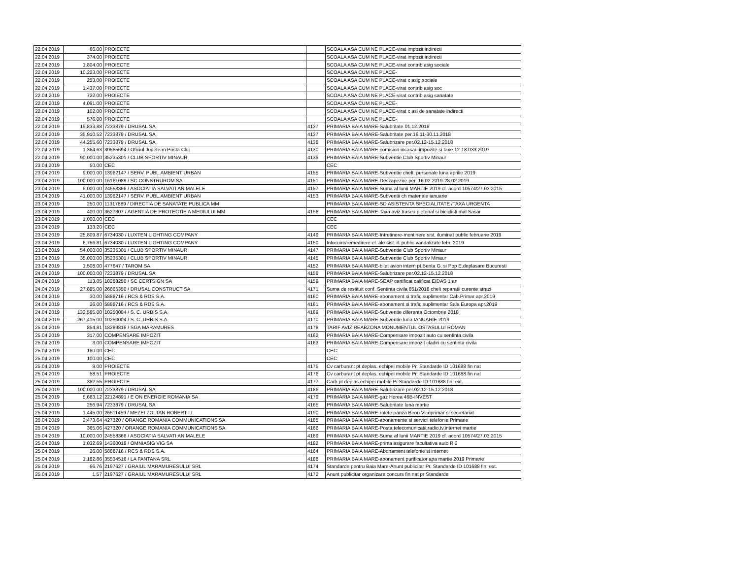| 22.04.2019 | 66.00 | PROIECTE | | SCOALA ASA CUM NE PLACE-virat impozit indirecti |
| 22.04.2019 | 374.00 | PROIECTE | | SCOALA ASA CUM NE PLACE-virat impozit indirecti |
| 22.04.2019 | 1,804.00 | PROIECTE | | SCOALA ASA CUM NE PLACE-virat contrib asig sociale |
| 22.04.2019 | 10,223.00 | PROIECTE | | SCOALA ASA CUM NE PLACE- |
| 22.04.2019 | 253.00 | PROIECTE | | SCOALA ASA CUM NE PLACE-virat c asig sociale |
| 22.04.2019 | 1,437.00 | PROIECTE | | SCOALA ASA CUM NE PLACE-virat contrib asig soc |
| 22.04.2019 | 722.00 | PROIECTE | | SCOALA ASA CUM NE PLACE-virat contrib asig sanatate |
| 22.04.2019 | 4,091.00 | PROIECTE | | SCOALA ASA CUM NE PLACE- |
| 22.04.2019 | 102.00 | PROIECTE | | SCOALA ASA CUM NE PLACE-virat c asi de sanatate indirecti |
| 22.04.2019 | 576.00 | PROIECTE | | SCOALA ASA CUM NE PLACE- |
| 22.04.2019 | 19,833.88 | 7233879 / DRUSAL SA | 4137 | PRIMARIA BAIA MARE-Salubritate 01.12.2018 |
| 22.04.2019 | 35,910.52 | 7233879 / DRUSAL SA | 4137 | PRIMARIA BAIA MARE-Salubritate per.16.11-30.11.2018 |
| 22.04.2019 | 44,255.60 | 7233879 / DRUSAL SA | 4138 | PRIMARIA BAIA MARE-Salubrizare per.02.12-15.12.2018 |
| 22.04.2019 | 1,364.63 | 30565694 / Oficiul Judetean Posta Cluj | 4130 | PRIMARIA BAIA MARE-comision incasari impozite si taxe 12-18.033.2019 |
| 22.04.2019 | 90,000.00 | 35235301 / CLUB SPORTIV MINAUR | 4139 | PRIMARIA BAIA MARE-Subventie Club Sportiv Minaur |
| 23.04.2019 | 50.00 | CEC | | CEC |
| 23.04.2019 | 9,000.00 | 13962147 / SERV. PUBL.AMBIENT URBAN | 4155 | PRIMARIA BAIA MARE-Subventie chelt. personale luna aprilie 2019 |
| 23.04.2019 | 100,000.00 | 16161089 / SC CONSTRUROM SA | 4151 | PRIMARIA BAIA MARE-Deszapezire per. 16.02.2019-28.02.2019 |
| 23.04.2019 | 5,000.00 | 24558366 / ASOCIATIA SALVATI ANIMALELE | 4157 | PRIMARIA BAIA MARE-Suma af lunii MARTIE 2019 cf. acord 10574/27.03.2015 |
| 23.04.2019 | 41,000.00 | 13962147 / SERV. PUBL.AMBIENT URBAN | 4153 | PRIMARIA BAIA MARE-Subventii ch materiale ianuarie |
| 23.04.2019 | 250.00 | 11317889 / DIRECTIA DE SANATATE PUBLICA MM | | PRIMARIA BAIA MARE-SD ASISTENTA SPECIALITATE /TAXA URGENTA |
| 23.04.2019 | 400.00 | 3627307 / AGENTIA DE PROTECTIE A MEDIULUI MM | 4156 | PRIMARIA BAIA MARE-Taxa aviz traseu pietonal si biciclisti mal Sasar |
| 23.04.2019 | 1,000.00 | CEC | | CEC |
| 23.04.2019 | 133.20 | CEC | | CEC |
| 23.04.2019 | 25,809.87 | 6734030 / LUXTEN LIGHTING COMPANY | 4149 | PRIMARIA BAIA MARE-Intretinere-mentinere sist. iluminat public februarie 2019 |
| 23.04.2019 | 6,756.81 | 6734030 / LUXTEN LIGHTING COMPANY | 4150 | Inlocuire/remedirere el. ale sist. il. public vandalizate febr. 2019 |
| 23.04.2019 | 54,000.00 | 35235301 / CLUB SPORTIV MINAUR | 4147 | PRIMARIA BAIA MARE-Subventie Club Sportiv Minaur |
| 23.04.2019 | 35,000.00 | 35235301 / CLUB SPORTIV MINAUR | 4145 | PRIMARIA BAIA MARE-Subventie Club Sportiv Minaur |
| 23.04.2019 | 1,508.00 | 477647 / TAROM SA | 4152 | PRIMARIA BAIA MARE-bilet avion intern pt.Benta G. si Pop E.deplasare Bucuresti |
| 24.04.2019 | 100,000.00 | 7233879 / DRUSAL SA | 4158 | PRIMARIA BAIA MARE-Salubrizare per.02.12-15.12.2018 |
| 24.04.2019 | 113.05 | 18288250 / SC CERTSIGN SA | 4159 | PRIMARIA BAIA MARE-SEAP certificat calificat EIDAS 1 an |
| 24.04.2019 | 27,885.00 | 26665350 / DRUSAL CONSTRUCT SA | 4171 | Suma de restituit conf. Sentinta civila 851/2018 chelt reparatii curente strazi |
| 24.04.2019 | 30.00 | 5888716 / RCS & RDS S.A. | 4160 | PRIMARIA BAIA MARE-abonament si trafic suplimentar Cab.Primar apr.2019 |
| 24.04.2019 | 26.00 | 5888716 / RCS & RDS S.A. | 4161 | PRIMARIA BAIA MARE-abonament si trafic suplimentar Sala Europa apr.2019 |
| 24.04.2019 | 132,585.00 | 10250004 / S. C. URBIS S.A. | 4169 | PRIMARIA BAIA MARE-Subventie diferenta Octombrie 2018 |
| 24.04.2019 | 267,415.00 | 10250004 / S. C. URBIS S.A. | 4170 | PRIMARIA BAIA MARE-Subventie luna IANUARIE 2019 |
| 25.04.2019 | 854.81 | 18289816 / SGA MARAMURES | 4178 | TARIF AVIZ REABZONA MONUMENTUL OSTASULUI ROMAN |
| 25.04.2019 | 317.00 | COMPENSARE IMPOZIT | 4162 | PRIMARIA BAIA MARE-Compensare impozit auto cu sentinta civila |
| 25.04.2019 | 3.00 | COMPENSARE IMPOZIT | 4163 | PRIMARIA BAIA MARE-Compensare impozit cladiri cu sentinta civila |
| 25.04.2019 | 160.00 | CEC | | CEC |
| 25.04.2019 | 100.00 | CEC | | CEC |
| 25.04.2019 | 9.00 | PROIECTE | 4175 | Cv carburant pt deplas. echipei mobile Pr. Standarde ID 101688 fin nat |
| 25.04.2019 | 58.51 | PROIECTE | 4176 | Cv carburant pt deplas. echipei mobile Pr. Standarde ID 101688 fin nat |
| 25.04.2019 | 382.55 | PROIECTE | 4177 | Carb.pt deplas.echipei mobile Pr.Standarde ID 101688 fin. ext. |
| 25.04.2019 | 100,000.00 | 7233879 / DRUSAL SA | 4186 | PRIMARIA BAIA MARE-Salubrizare per.02.12-15.12.2018 |
| 25.04.2019 | 5,683.12 | 22124891 / E ON ENERGIE ROMANIA SA | 4179 | PRIMARIA BAIA MARE-gaz Horea 46B-INVEST |
| 25.04.2019 | 256.94 | 7233879 / DRUSAL SA | 4165 | PRIMARIA BAIA MARE-Salubritate luna martie |
| 25.04.2019 | 1,445.00 | 26511459 / MEZEI ZOLTAN ROBERT I.I. | 4190 | PRIMARIA BAIA MARE-rolete panza Birou Viceprimar si secretariat |
| 25.04.2019 | 2,473.64 | 427320 / ORANGE ROMANIA COMMUNICATIONS SA | 4185 | PRIMARIA BAIA MARE-abonamente si servicii telefonie Primarie |
| 25.04.2019 | 365.06 | 427320 / ORANGE ROMANIA COMMUNICATIONS SA | 4166 | PRIMARIA BAIA MARE-Posta,telecomunicatii,radio,tv,internet martie |
| 25.04.2019 | 10,000.00 | 24558366 / ASOCIATIA SALVATI ANIMALELE | 4189 | PRIMARIA BAIA MARE-Suma af lunii MARTIE 2019 cf. acord 10574/27.03.2015 |
| 25.04.2019 | 1,032.69 | 14360018 / OMNIASIG VIG SA | 4182 | PRIMARIA BAIA MARE-prima asigurare facultativa auto R 2 |
| 25.04.2019 | 26.00 | 5888716 / RCS & RDS S.A. | 4164 | PRIMARIA BAIA MARE-Abonament telefonie si internet |
| 25.04.2019 | 1,182.86 | 35534516 / LA FANTANA SRL | 4188 | PRIMARIA BAIA MARE-abonament purificator apa martie 2019 Primarie |
| 25.04.2019 | 66.76 | 2197627 / GRAIUL MARAMURESULUI SRL | 4174 | Standarde pentru Baia Mare-Anunt publicitar Pr. Standarde ID 101688 fin. ext. |
| 25.04.2019 | 1.57 | 2197627 / GRAIUL MARAMURESULUI SRL | 4172 | Anunt publicitar organizare concurs fin nat pr Standarde |